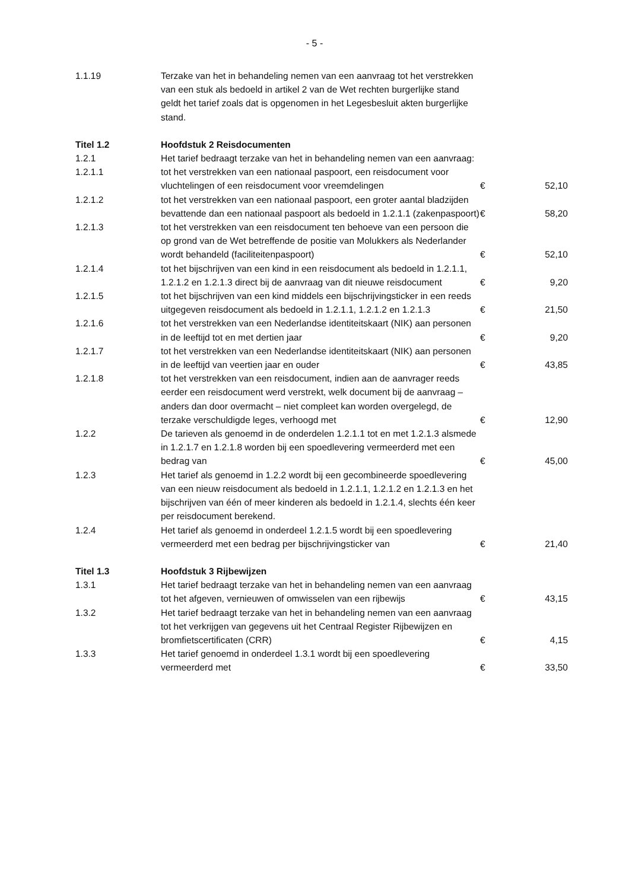- 5 -
| 1.1.19 | Terzake van het in behandeling nemen van een aanvraag tot het verstrekken van een stuk als bedoeld in artikel 2 van de Wet rechten burgerlijke stand geldt het tarief zoals dat is opgenomen in het Legesbesluit akten burgerlijke stand. | | |
| Titel 1.2 | Hoofdstuk 2 Reisdocumenten | | |
| 1.2.1 | Het tarief bedraagt terzake van het in behandeling nemen van een aanvraag: | | |
| 1.2.1.1 | tot het verstrekken van een nationaal paspoort, een reisdocument voor vluchtelingen of een reisdocument voor vreemdelingen | € | 52,10 |
| 1.2.1.2 | tot het verstrekken van een nationaal paspoort, een groter aantal bladzijden bevattende dan een nationaal paspoort als bedoeld in 1.2.1.1 (zakenpaspoort) | € | 58,20 |
| 1.2.1.3 | tot het verstrekken van een reisdocument ten behoeve van een persoon die op grond van de Wet betreffende de positie van Molukkers als Nederlander wordt behandeld (faciliteitenpaspoort) | € | 52,10 |
| 1.2.1.4 | tot het bijschrijven van een kind in een reisdocument als bedoeld in 1.2.1.1, 1.2.1.2 en 1.2.1.3 direct bij de aanvraag van dit nieuwe reisdocument | € | 9,20 |
| 1.2.1.5 | tot het bijschrijven van een kind middels een bijschrijvingsticker in een reeds uitgegeven reisdocument als bedoeld in 1.2.1.1, 1.2.1.2 en 1.2.1.3 | € | 21,50 |
| 1.2.1.6 | tot het verstrekken van een Nederlandse identiteitskaart (NIK) aan personen in de leeftijd tot en met dertien jaar | € | 9,20 |
| 1.2.1.7 | tot het verstrekken van een Nederlandse identiteitskaart (NIK) aan personen in de leeftijd van veertien jaar en ouder | € | 43,85 |
| 1.2.1.8 | tot het verstrekken van een reisdocument, indien aan de aanvrager reeds eerder een reisdocument werd verstrekt, welk document bij de aanvraag – anders dan door overmacht – niet compleet kan worden overgelegd, de terzake verschuldigde leges, verhoogd met | € | 12,90 |
| 1.2.2 | De tarieven als genoemd in de onderdelen 1.2.1.1 tot en met 1.2.1.3 alsmede in 1.2.1.7 en 1.2.1.8 worden bij een spoedlevering vermeerderd met een bedrag van | € | 45,00 |
| 1.2.3 | Het tarief als genoemd in 1.2.2 wordt bij een gecombineerde spoedlevering van een nieuw reisdocument als bedoeld in 1.2.1.1, 1.2.1.2 en 1.2.1.3 en het bijschrijven van één of meer kinderen als bedoeld in 1.2.1.4, slechts één keer per reisdocument berekend. | | |
| 1.2.4 | Het tarief als genoemd in onderdeel 1.2.1.5 wordt bij een spoedlevering vermeerderd met een bedrag per bijschrijvingsticker van | € | 21,40 |
| Titel 1.3 | Hoofdstuk 3 Rijbewijzen | | |
| 1.3.1 | Het tarief bedraagt terzake van het in behandeling nemen van een aanvraag tot het afgeven, vernieuwen of omwisselen van een rijbewijs | € | 43,15 |
| 1.3.2 | Het tarief bedraagt terzake van het in behandeling nemen van een aanvraag tot het verkrijgen van gegevens uit het Centraal Register Rijbewijzen en bromfietscertificaten (CRR) | € | 4,15 |
| 1.3.3 | Het tarief genoemd in onderdeel 1.3.1 wordt bij een spoedlevering vermeerderd met | € | 33,50 |